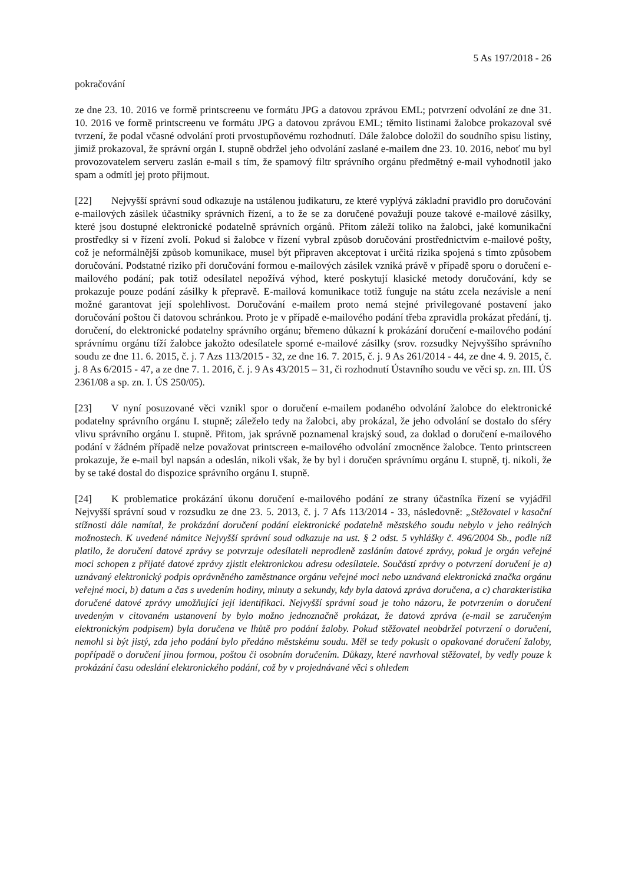5 As 197/2018 - 26
pokračování
ze dne 23. 10. 2016 ve formě printscreenu ve formátu JPG a datovou zprávou EML; potvrzení odvolání ze dne 31. 10. 2016 ve formě printscreenu ve formátu JPG a datovou zprávou EML; těmito listinami žalobce prokazoval své tvrzení, že podal včasné odvolání proti prvostupňovému rozhodnutí. Dále žalobce doložil do soudního spisu listiny, jimiž prokazoval, že správní orgán I. stupně obdržel jeho odvolání zaslané e-mailem dne 23. 10. 2016, neboť mu byl provozovatelem serveru zaslán e-mail s tím, že spamový filtr správního orgánu předmětný e-mail vyhodnotil jako spam a odmítl jej proto přijmout.
[22] Nejvyšší správní soud odkazuje na ustálenou judikaturu, ze které vyplývá základní pravidlo pro doručování e-mailových zásilek účastníky správních řízení, a to že se za doručené považují pouze takové e-mailové zásilky, které jsou dostupné elektronické podatelně správních orgánů. Přitom záleží toliko na žalobci, jaké komunikační prostředky si v řízení zvolí. Pokud si žalobce v řízení vybral způsob doručování prostřednictvím e-mailové pošty, což je neformálnější způsob komunikace, musel být připraven akceptovat i určitá rizika spojená s tímto způsobem doručování. Podstatné riziko při doručování formou e-mailových zásilek vzniká právě v případě sporu o doručení e-mailového podání; pak totiž odesílatel nepožívá výhod, které poskytují klasické metody doručování, kdy se prokazuje pouze podání zásilky k přepravě. E-mailová komunikace totiž funguje na státu zcela nezávisle a není možné garantovat její spolehlivost. Doručování e-mailem proto nemá stejné privilegované postavení jako doručování poštou či datovou schránkou. Proto je v případě e-mailového podání třeba zpravidla prokázat předání, tj. doručení, do elektronické podatelny správního orgánu; břemeno důkazní k prokázání doručení e-mailového podání správnímu orgánu tíží žalobce jakožto odesílatele sporné e-mailové zásilky (srov. rozsudky Nejvyššího správního soudu ze dne 11. 6. 2015, č. j. 7 Azs 113/2015 - 32, ze dne 16. 7. 2015, č. j. 9 As 261/2014 - 44, ze dne 4. 9. 2015, č. j. 8 As 6/2015 - 47, a ze dne 7. 1. 2016, č. j. 9 As 43/2015 – 31, či rozhodnutí Ústavního soudu ve věci sp. zn. III. ÚS 2361/08 a sp. zn. I. ÚS 250/05).
[23] V nyní posuzované věci vznikl spor o doručení e-mailem podaného odvolání žalobce do elektronické podatelny správního orgánu I. stupně; záleželo tedy na žalobci, aby prokázal, že jeho odvolání se dostalo do sféry vlivu správního orgánu I. stupně. Přitom, jak správně poznamenal krajský soud, za doklad o doručení e-mailového podání v žádném případě nelze považovat printscreen e-mailového odvolání zmocněnce žalobce. Tento printscreen prokazuje, že e-mail byl napsán a odeslán, nikoli však, že by byl i doručen správnímu orgánu I. stupně, tj. nikoli, že by se také dostal do dispozice správního orgánu I. stupně.
[24] K problematice prokázání úkonu doručení e-mailového podání ze strany účastníka řízení se vyjádřil Nejvyšší správní soud v rozsudku ze dne 23. 5. 2013, č. j. 7 Afs 113/2014 - 33, následovně: „Stěžovatel v kasační stížnosti dále namítal, že prokázání doručení podání elektronické podatelně městského soudu nebylo v jeho reálných možnostech. K uvedené námitce Nejvyšší správní soud odkazuje na ust. § 2 odst. 5 vyhlášky č. 496/2004 Sb., podle níž platilo, že doručení datové zprávy se potvrzuje odesílateli neprodleně zasláním datové zprávy, pokud je orgán veřejné moci schopen z přijaté datové zprávy zjistit elektronickou adresu odesílatele. Součástí zprávy o potvrzení doručení je a) uznávaný elektronický podpis oprávněného zaměstnance orgánu veřejné moci nebo uznávaná elektronická značka orgánu veřejné moci, b) datum a čas s uvedením hodiny, minuty a sekundy, kdy byla datová zpráva doručena, a c) charakteristika doručené datové zprávy umožňující její identifikaci. Nejvyšší správní soud je toho názoru, že potvrzením o doručení uvedeným v citovaném ustanovení by bylo možno jednoznačně prokázat, že datová zpráva (e-mail se zaručeným elektronickým podpisem) byla doručena ve lhůtě pro podání žaloby. Pokud stěžovatel neobdržel potvrzení o doručení, nemohl si být jistý, zda jeho podání bylo předáno městskému soudu. Měl se tedy pokusit o opakované doručení žaloby, popřípadě o doručení jinou formou, poštou či osobním doručením. Důkazy, které navrhoval stěžovatel, by vedly pouze k prokázání času odeslání elektronického podání, což by v projednávané věci s ohledem